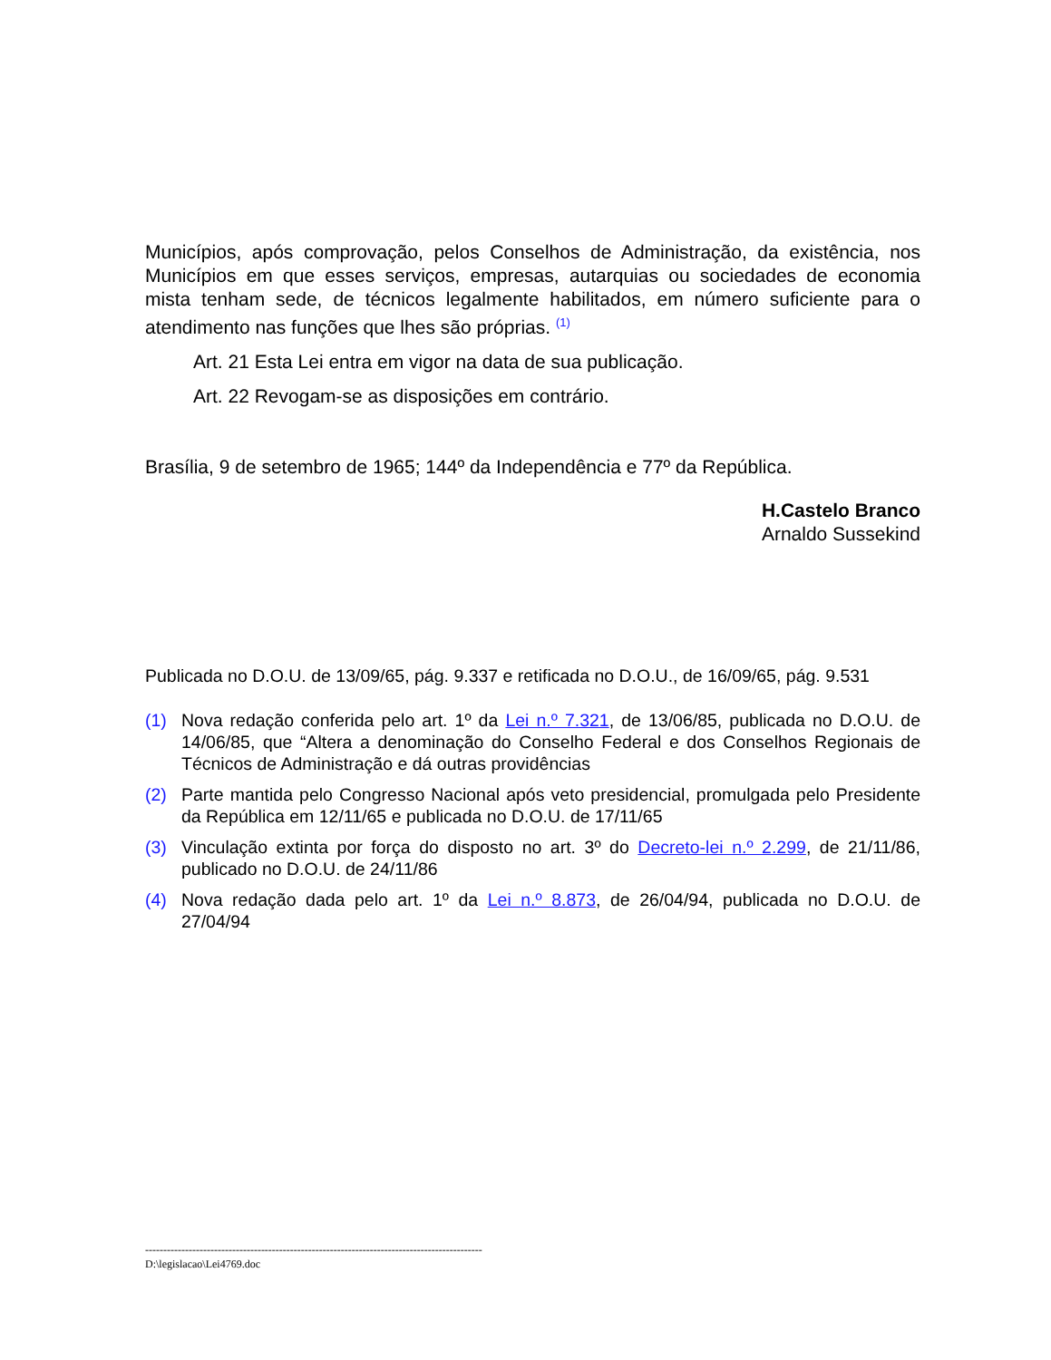Municípios, após comprovação, pelos Conselhos de Administração, da existência, nos Municípios em que esses serviços, empresas, autarquias ou sociedades de economia mista tenham sede, de técnicos legalmente habilitados, em número suficiente para o atendimento nas funções que lhes são próprias. <sup>(1)</sup>
Art. 21 Esta Lei entra em vigor na data de sua publicação.
Art. 22 Revogam-se as disposições em contrário.
Brasília, 9 de setembro de 1965; 144º da Independência e 77º da República.
H.Castelo Branco
Arnaldo Sussekind
Publicada no D.O.U. de 13/09/65, pág. 9.337 e retificada no D.O.U., de 16/09/65, pág. 9.531
(1) Nova redação conferida pelo art. 1º da Lei n.º 7.321, de 13/06/85, publicada no D.O.U. de 14/06/85, que “Altera a denominação do Conselho Federal e dos Conselhos Regionais de Técnicos de Administração e dá outras providências
(2) Parte mantida pelo Congresso Nacional após veto presidencial, promulgada pelo Presidente da República em 12/11/65 e publicada no D.O.U. de 17/11/65
(3) Vinculação extinta por força do disposto no art. 3º do Decreto-lei n.º 2.299, de 21/11/86, publicado no D.O.U. de 24/11/86
(4) Nova redação dada pelo art. 1º da Lei n.º 8.873, de 26/04/94, publicada no D.O.U. de 27/04/94
---------------------------------------------------------------------------------------------
D:\legislacao\Lei4769.doc